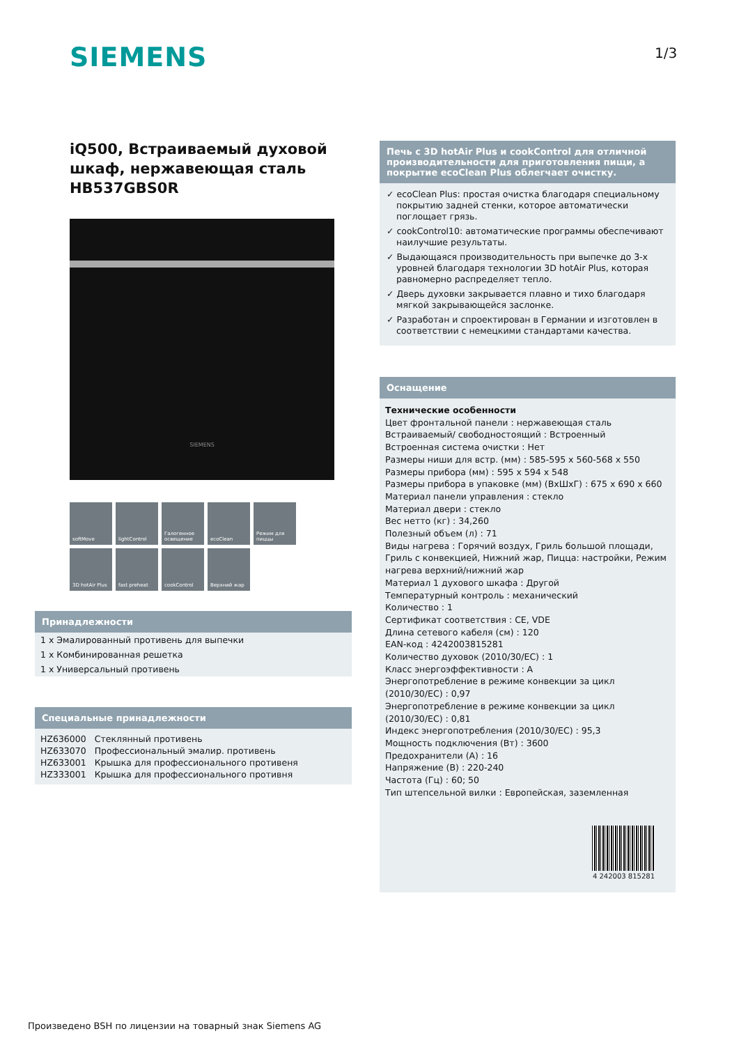SIEMENS 1/3
iQ500, Встраиваемый духовой шкаф, нержавеющая сталь HB537GBS0R
SIEMENS
softMove
lightControl
Галогенное освещение
ecoClean
Режим для пиццы
3D hotAir Plus
fast preheat
cookControl
Верхний жар
Принадлежности
1 x Эмалированный противень для выпечки
1 x Комбинированная решетка
1 x Универсальный противень
Специальные принадлежности
| HZ636000 | Стеклянный противень |
| HZ633070 | Профессиональный эмалир. противень |
| HZ633001 | Крышка для профессионального противеня |
| HZ333001 | Крышка для профессионального противня |
Печь с 3D hotAir Plus и cookControl для отличной производительности для приготовления пищи, а покрытие ecoClean Plus облегчает очистку.
✓ ecoClean Plus: простая очистка благодаря специальному покрытию задней стенки, которое автоматически поглощает грязь.
✓ cookControl10: автоматические программы обеспечивают наилучшие результаты.
✓ Выдающаяся производительность при выпечке до 3-х уровней благодаря технологии 3D hotAir Plus, которая равномерно распределяет тепло.
✓ Дверь духовки закрывается плавно и тихо благодаря мягкой закрывающейся заслонке.
✓ Разработан и спроектирован в Германии и изготовлен в соответствии с немецкими стандартами качества.
Оснащение
Технические особенности
Цвет фронтальной панели : нержавеющая сталь
Встраиваемый/ свободностоящий : Встроенный
Встроенная система очистки : Нет
Размеры ниши для встр. (мм) : 585-595 x 560-568 x 550
Размеры прибора (мм) : 595 x 594 x 548
Размеры прибора в упаковке (мм) (ВхШхГ) : 675 x 690 x 660
Материал панели управления : стекло
Материал двери : стекло
Вес нетто (кг) : 34,260
Полезный объем (л) : 71
Виды нагрева : Горячий воздух, Гриль большой площади, Гриль с конвекцией, Нижний жар, Пицца: настройки, Режим нагрева верхний/нижний жар
Материал 1 духового шкафа : Другой
Температурный контроль : механический
Количество : 1
Сертификат соответствия : CE, VDE
Длина сетевого кабеля (см) : 120
EAN-код : 4242003815281
Количество духовок (2010/30/EC) : 1
Класс энергоэффективности : A
Энергопотребление в режиме конвекции за цикл (2010/30/EC) : 0,97
Энергопотребление в режиме конвекции за цикл (2010/30/EC) : 0,81
Индекс энергопотребления (2010/30/EC) : 95,3
Мощность подключения (Вт) : 3600
Предохранители (A) : 16
Напряжение (В) : 220-240
Частота (Гц) : 60; 50
Тип штепсельной вилки : Европейская, заземленная
4 242003 815281
Произведено BSH по лицензии на товарный знак Siemens AG